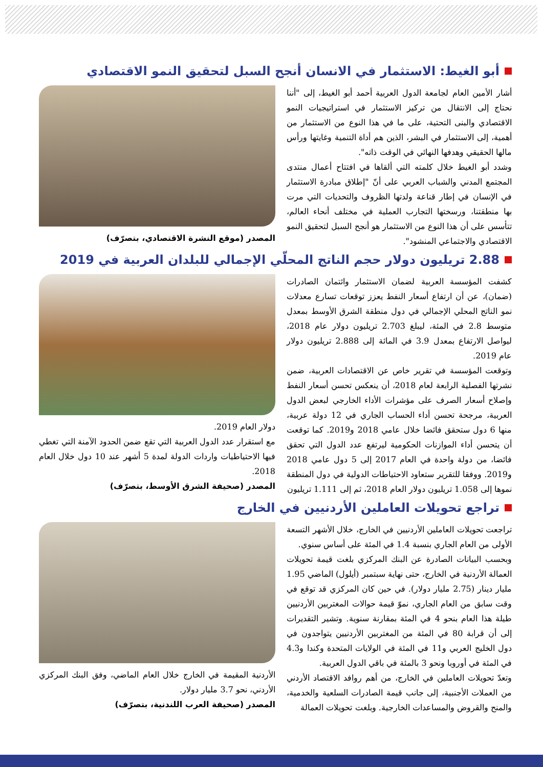أبو الغيط: الاستثمار في الانسان أنجح السبل لتحقيق النمو الاقتصادي
أشار الأمين العام لجامعة الدول العربية أحمد أبو الغيط، إلى "أننا نحتاج إلى الانتقال من تركيز الاستثمار في استراتيجيات النمو الاقتصادي والبنى التحتية، على ما في هذا النوع من الاستثمار من أهمية، إلى الاستثمار في البشر، الذين هم أداة التنمية وغايتها ورأس مالها الحقيقي وهدفها النهائي في الوقت ذاته".
وشدد أبو الغيط خلال كلمته التي ألقاها في افتتاح أعمال منتدى المجتمع المدني والشباب العربي على أنّ "إطلاق مبادرة الاستثمار في الإنسان في إطار قناعة ولدتها الظروف والتحديات التي مرت بها منطقتنا، ورسختها التجارب العملية في مختلف أنحاء العالم، تتأسس على أن هذا النوع من الاستثمار هو أنجح السبل لتحقيق النمو الاقتصادي والاجتماعي المنشود".
المصدر (موقع النشرة الاقتصادي، بتصرّف)
2.88 تريليون دولار حجم الناتج المحلّي الإجمالي للبلدان العربية في 2019
كشفت المؤسسة العربية لضمان الاستثمار وائتمان الصادرات (ضمان)، عن أن ارتفاع أسعار النفط يعزز توقعات تسارع معدلات نمو الناتج المحلي الإجمالي في دول منطقة الشرق الأوسط بمعدل متوسط 2.8 في المئة، ليبلغ 2.703 تريليون دولار عام 2018، ليواصل الارتفاع بمعدل 3.9 في المائة إلى 2.888 تريليون دولار عام 2019.
وتوقعت المؤسسة في تقرير خاص عن الاقتصادات العربية، ضمن نشرتها الفصلية الرابعة لعام 2018، أن ينعكس تحسن أسعار النفط وإصلاح أسعار الصرف على مؤشرات الأداء الخارجي لبعض الدول العربية، مرجحة تحسن أداء الحساب الجاري في 12 دولة عربية، منها 6 دول ستحقق فائضا خلال عامي 2018 و2019. كما توقعت أن يتحسن أداء الموازنات الحكومية ليرتفع عدد الدول التي تحقق فائضا، من دولة واحدة في العام 2017 إلى 5 دول عامي 2018 و2019. ووفقا للتقرير ستعاود الاحتياطات الدولية في دول المنطقة نموها إلى 1.058 تريليون دولار العام 2018، ثم إلى 1.111 تريليون
دولار العام 2019.
مع استقرار عدد الدول العربية التي تقع ضمن الحدود الآمنة التي تغطي فيها الاحتياطيات واردات الدولة لمدة 5 أشهر عند 10 دول خلال العام 2018.
المصدر (صحيفة الشرق الأوسط، بتصرّف)
تراجع تحويلات العاملين الأردنيين في الخارج
تراجعت تحويلات العاملين الأردنيين في الخارج، خلال الأشهر التسعة الأولى من العام الجاري بنسبة 1.4 في المئة على أساس سنوي.
وبحسب البيانات الصادرة عن البنك المركزي بلغت قيمة تحويلات العمالة الأردنية في الخارج، حتى نهاية سبتمبر (أيلول) الماضي 1.95 مليار دينار (2.75 مليار دولار). في حين كان المركزي قد توقع في وقت سابق من العام الجاري، نموّ قيمة حوالات المغتربين الأردنيين طيلة هذا العام بنحو 4 في المئة بمقارنة سنوية. وتشير التقديرات إلى أن قرابة 80 في المئة من المغتربين الأردنيين يتواجدون في دول الخليج العربي و11 في المئة في الولايات المتحدة وكندا و4.3 في المئة في أوروبا ونحو 3 بالمئة في باقي الدول العربية.
وتعدّ تحويلات العاملين في الخارج، من أهم روافد الاقتصاد الأردني من العملات الأجنبية، إلى جانب قيمة الصادرات السلعية والخدمية، والمنح والقروض والمساعدات الخارجية. وبلغت تحويلات العمالة
الأردنية المقيمة في الخارج خلال العام الماضي، وفق البنك المركزي الأردني، نحو 3.7 مليار دولار.
المصدر (صحيفة العرب اللندنية، بتصرّف)